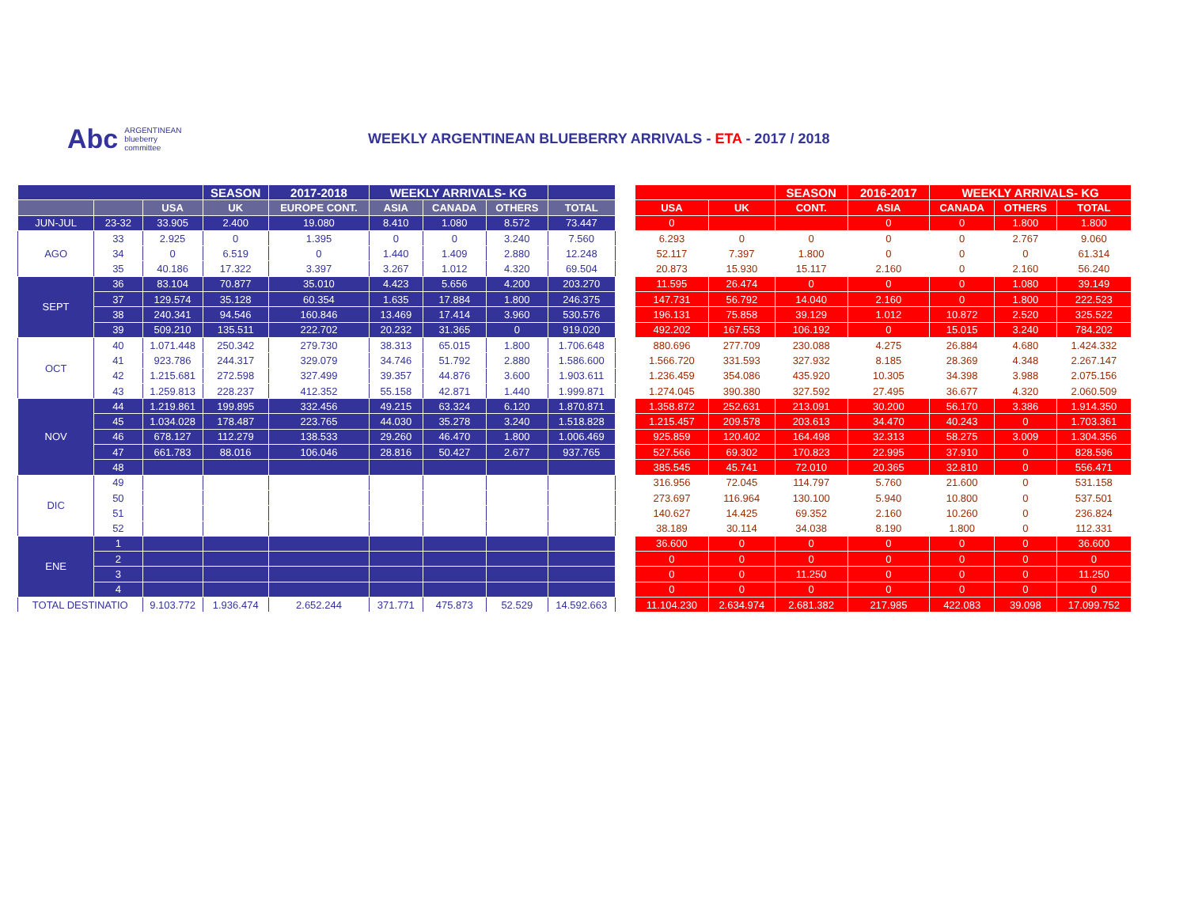Abc ARGENTINEAN
blueberry
committee
WEEKLY ARGENTINEAN BLUEBERRY ARRIVALS - ETA - 2017 / 2018
| | | | SEASON | 2017-2018 | WEEKLY ARRIVALS- KG | | | |
| --- | --- | --- | --- | --- | --- | --- | --- | --- |
| | | USA | UK | EUROPE CONT. | ASIA | CANADA | OTHERS | TOTAL |
| JUN-JUL | 23-32 | 33.905 | 2.400 | 19.080 | 8.410 | 1.080 | 8.572 | 73.447 |
| AGO | 33 | 2.925 | 0 | 1.395 | 0 | 0 | 3.240 | 7.560 |
| | 34 | 0 | 6.519 | 0 | 1.440 | 1.409 | 2.880 | 12.248 |
| | 35 | 40.186 | 17.322 | 3.397 | 3.267 | 1.012 | 4.320 | 69.504 |
| SEPT | 36 | 83.104 | 70.877 | 35.010 | 4.423 | 5.656 | 4.200 | 203.270 |
| | 37 | 129.574 | 35.128 | 60.354 | 1.635 | 17.884 | 1.800 | 246.375 |
| | 38 | 240.341 | 94.546 | 160.846 | 13.469 | 17.414 | 3.960 | 530.576 |
| | 39 | 509.210 | 135.511 | 222.702 | 20.232 | 31.365 | 0 | 919.020 |
| OCT | 40 | 1.071.448 | 250.342 | 279.730 | 38.313 | 65.015 | 1.800 | 1.706.648 |
| | 41 | 923.786 | 244.317 | 329.079 | 34.746 | 51.792 | 2.880 | 1.586.600 |
| | 42 | 1.215.681 | 272.598 | 327.499 | 39.357 | 44.876 | 3.600 | 1.903.611 |
| | 43 | 1.259.813 | 228.237 | 412.352 | 55.158 | 42.871 | 1.440 | 1.999.871 |
| NOV | 44 | 1.219.861 | 199.895 | 332.456 | 49.215 | 63.324 | 6.120 | 1.870.871 |
| | 45 | 1.034.028 | 178.487 | 223.765 | 44.030 | 35.278 | 3.240 | 1.518.828 |
| | 46 | 678.127 | 112.279 | 138.533 | 29.260 | 46.470 | 1.800 | 1.006.469 |
| | 47 | 661.783 | 88.016 | 106.046 | 28.816 | 50.427 | 2.677 | 937.765 |
| | 48 | | | | | | | |
| DIC | 49 | | | | | | | |
| | 50 | | | | | | | |
| | 51 | | | | | | | |
| | 52 | | | | | | | |
| ENE | 1 | | | | | | | |
| | 2 | | | | | | | |
| | 3 | | | | | | | |
| | 4 | | | | | | | |
| TOTAL DESTINATIO | | 9.103.772 | 1.936.474 | 2.652.244 | 371.771 | 475.873 | 52.529 | 14.592.663 |
| | | SEASON | 2016-2017 | WEEKLY ARRIVALS- KG | | |
| --- | --- | --- | --- | --- | --- | --- |
| USA | UK | CONT. | ASIA | CANADA | OTHERS | TOTAL |
| 0 | | | 0 | 0 | 1.800 | 1.800 |
| 6.293 | 0 | 0 | 0 | 0 | 2.767 | 9.060 |
| 52.117 | 7.397 | 1.800 | 0 | 0 | 0 | 61.314 |
| 20.873 | 15.930 | 15.117 | 2.160 | 0 | 2.160 | 56.240 |
| 11.595 | 26.474 | 0 | 0 | 0 | 1.080 | 39.149 |
| 147.731 | 56.792 | 14.040 | 2.160 | 0 | 1.800 | 222.523 |
| 196.131 | 75.858 | 39.129 | 1.012 | 10.872 | 2.520 | 325.522 |
| 492.202 | 167.553 | 106.192 | 0 | 15.015 | 3.240 | 784.202 |
| 880.696 | 277.709 | 230.088 | 4.275 | 26.884 | 4.680 | 1.424.332 |
| 1.566.720 | 331.593 | 327.932 | 8.185 | 28.369 | 4.348 | 2.267.147 |
| 1.236.459 | 354.086 | 435.920 | 10.305 | 34.398 | 3.988 | 2.075.156 |
| 1.274.045 | 390.380 | 327.592 | 27.495 | 36.677 | 4.320 | 2.060.509 |
| 1.358.872 | 252.631 | 213.091 | 30.200 | 56.170 | 3.386 | 1.914.350 |
| 1.215.457 | 209.578 | 203.613 | 34.470 | 40.243 | 0 | 1.703.361 |
| 925.859 | 120.402 | 164.498 | 32.313 | 58.275 | 3.009 | 1.304.356 |
| 527.566 | 69.302 | 170.823 | 22.995 | 37.910 | 0 | 828.596 |
| 385.545 | 45.741 | 72.010 | 20.365 | 32.810 | 0 | 556.471 |
| 316.956 | 72.045 | 114.797 | 5.760 | 21.600 | 0 | 531.158 |
| 273.697 | 116.964 | 130.100 | 5.940 | 10.800 | 0 | 537.501 |
| 140.627 | 14.425 | 69.352 | 2.160 | 10.260 | 0 | 236.824 |
| 38.189 | 30.114 | 34.038 | 8.190 | 1.800 | 0 | 112.331 |
| 36.600 | 0 | 0 | 0 | 0 | 0 | 36.600 |
| 0 | 0 | 0 | 0 | 0 | 0 | 0 |
| 0 | 0 | 11.250 | 0 | 0 | 0 | 11.250 |
| 0 | 0 | 0 | 0 | 0 | 0 | 0 |
| 11.104.230 | 2.634.974 | 2.681.382 | 217.985 | 422.083 | 39.098 | 17.099.752 |